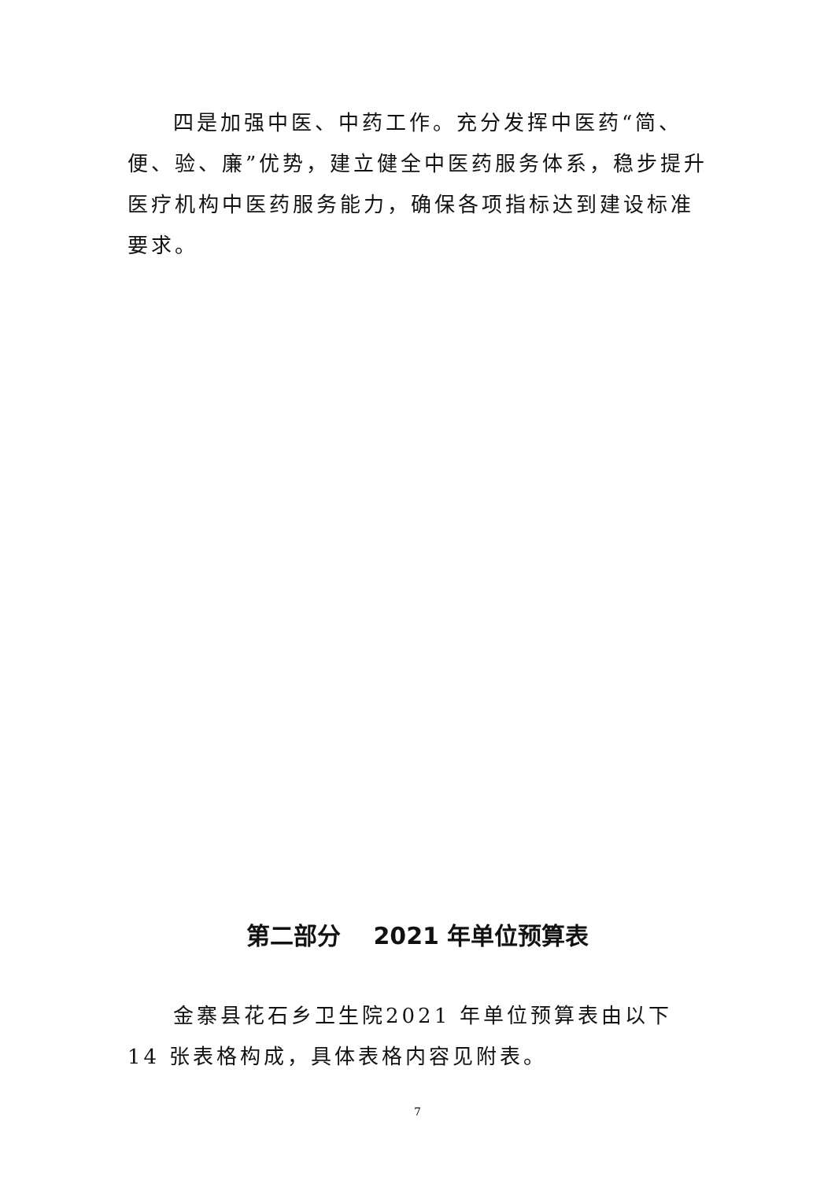四是加强中医、中药工作。充分发挥中医药“简、便、验、廉”优势，建立健全中医药服务体系，稳步提升医疗机构中医药服务能力，确保各项指标达到建设标准要求。
第二部分 2021 年单位预算表
金寨县花石乡卫生院2021 年单位预算表由以下 14 张表格构成，具体表格内容见附表。
7